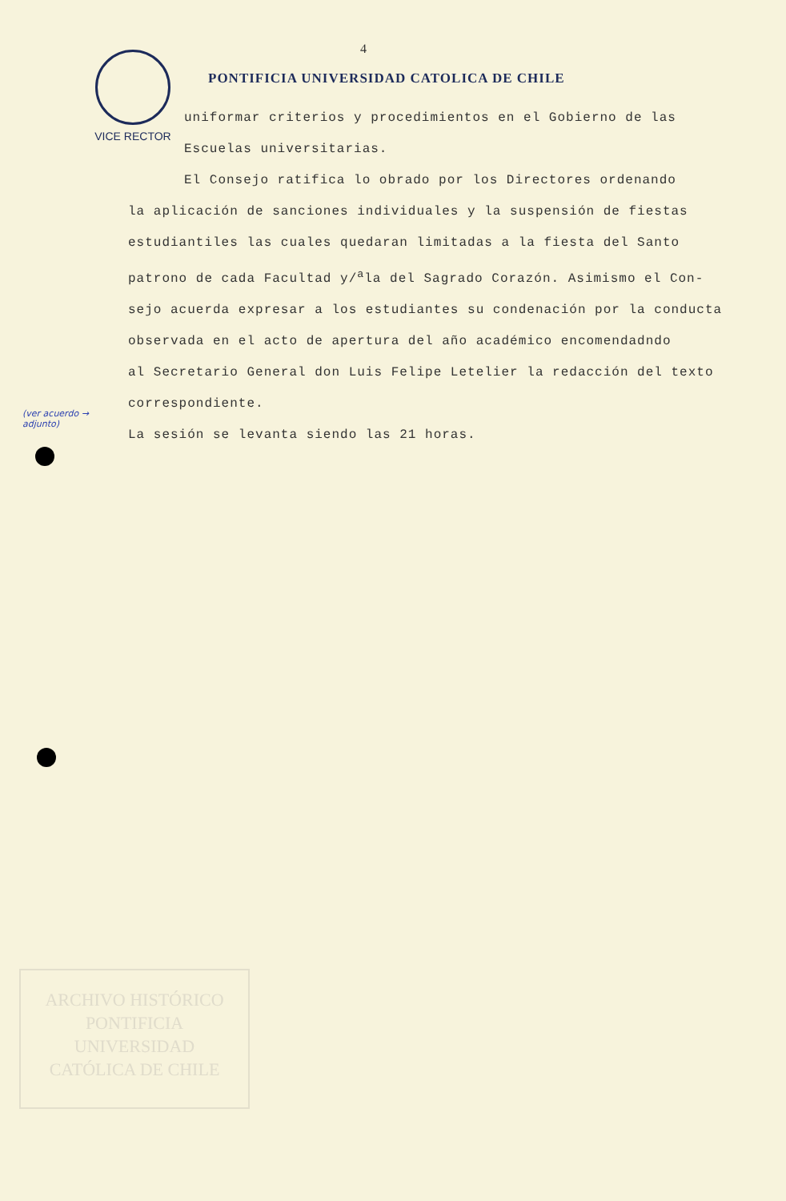4
VICE RECTOR
PONTIFICIA UNIVERSIDAD CATOLICA DE CHILE
uniformar criterios y procedimientos en el Gobierno de las
Escuelas universitarias.
El Consejo ratifica lo obrado por los Directores ordenando
la aplicación de sanciones individuales y la suspensión de fiestas
estudiantiles las cuales quedaran limitadas a la fiesta del Santo
patrono de cada Facultad y/<sup>a</sup>la del Sagrado Corazón. Asimismo el Con-
sejo acuerda expresar a los estudiantes su condenación por la conducta
observada en el acto de apertura del año académico encomendadndo
al Secretario General don Luis Felipe Letelier la redacción del texto
correspondiente.
La sesión se levanta siendo las 21 horas.
(ver acuerdo →
adjunto)
ARCHIVO HISTÓRICO
PONTIFICIA
UNIVERSIDAD
CATÓLICA DE CHILE